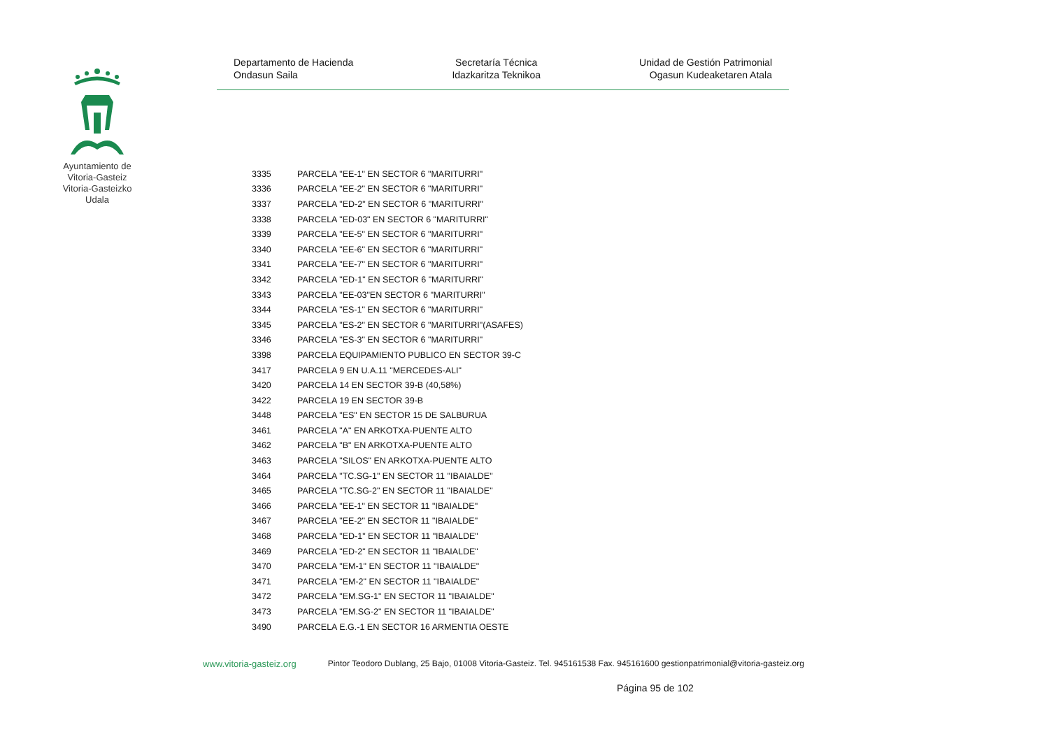Ayuntamiento de Vitoria-Gasteiz Vitoria-Gasteizko Udala
Departamento de Hacienda
Ondasun Saila
Secretaría Técnica
Idazkaritza Teknikoa
Unidad de Gestión Patrimonial
Ogasun Kudeaketaren Atala
| 3335 | PARCELA "EE-1" EN SECTOR 6 "MARITURRI" |
| 3336 | PARCELA "EE-2" EN SECTOR 6 "MARITURRI" |
| 3337 | PARCELA "ED-2" EN SECTOR 6 "MARITURRI" |
| 3338 | PARCELA "ED-03" EN SECTOR 6 "MARITURRI" |
| 3339 | PARCELA "EE-5" EN SECTOR 6 "MARITURRI" |
| 3340 | PARCELA "EE-6" EN SECTOR 6 "MARITURRI" |
| 3341 | PARCELA "EE-7" EN SECTOR 6 "MARITURRI" |
| 3342 | PARCELA "ED-1" EN SECTOR 6 "MARITURRI" |
| 3343 | PARCELA "EE-03"EN SECTOR 6 "MARITURRI" |
| 3344 | PARCELA "ES-1" EN SECTOR 6 "MARITURRI" |
| 3345 | PARCELA "ES-2" EN SECTOR 6 "MARITURRI"(ASAFES) |
| 3346 | PARCELA "ES-3" EN SECTOR 6 "MARITURRI" |
| 3398 | PARCELA EQUIPAMIENTO PUBLICO EN SECTOR 39-C |
| 3417 | PARCELA 9 EN U.A.11 "MERCEDES-ALI" |
| 3420 | PARCELA 14 EN SECTOR 39-B (40,58%) |
| 3422 | PARCELA 19 EN SECTOR 39-B |
| 3448 | PARCELA "ES" EN SECTOR 15 DE SALBURUA |
| 3461 | PARCELA "A" EN ARKOTXA-PUENTE ALTO |
| 3462 | PARCELA "B" EN ARKOTXA-PUENTE ALTO |
| 3463 | PARCELA "SILOS" EN ARKOTXA-PUENTE ALTO |
| 3464 | PARCELA "TC.SG-1" EN SECTOR 11 "IBAIALDE" |
| 3465 | PARCELA "TC.SG-2" EN SECTOR 11 "IBAIALDE" |
| 3466 | PARCELA "EE-1" EN SECTOR 11 "IBAIALDE" |
| 3467 | PARCELA "EE-2" EN SECTOR 11 "IBAIALDE" |
| 3468 | PARCELA "ED-1" EN SECTOR 11 "IBAIALDE" |
| 3469 | PARCELA "ED-2" EN SECTOR 11 "IBAIALDE" |
| 3470 | PARCELA "EM-1" EN SECTOR 11 "IBAIALDE" |
| 3471 | PARCELA "EM-2" EN SECTOR 11 "IBAIALDE" |
| 3472 | PARCELA "EM.SG-1" EN SECTOR 11 "IBAIALDE" |
| 3473 | PARCELA "EM.SG-2" EN SECTOR 11 "IBAIALDE" |
| 3490 | PARCELA E.G.-1 EN SECTOR 16 ARMENTIA OESTE |
www.vitoria-gasteiz.org Pintor Teodoro Dublang, 25 Bajo, 01008 Vitoria-Gasteiz. Tel. 945161538 Fax. 945161600 gestionpatrimonial@vitoria-gasteiz.org
Página 95 de 102